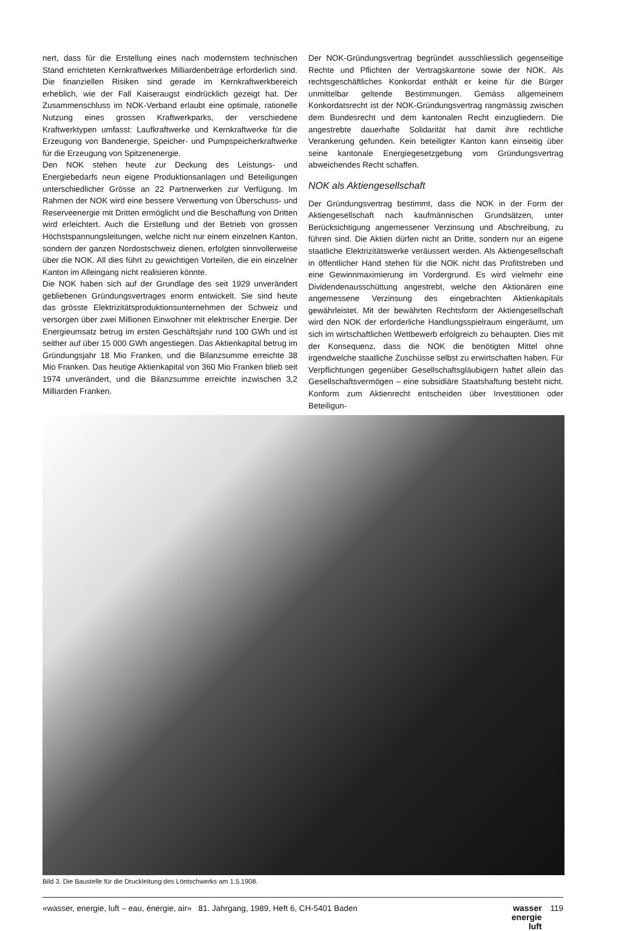nert, dass für die Erstellung eines nach modernstem technischen Stand errichteten Kernkraftwerkes Milliardenbeträge erforderlich sind. Die finanziellen Risiken sind gerade im Kernkraftwerkbereich erheblich, wie der Fall Kaiseraugst eindrücklich gezeigt hat. Der Zusammenschluss im NOK-Verband erlaubt eine optimale, rationelle Nutzung eines grossen Kraftwerkparks, der verschiedene Kraftwerktypen umfasst: Laufkraftwerke und Kernkraftwerke für die Erzeugung von Bandenergie, Speicher- und Pumpspeicherkraftwerke für die Erzeugung von Spitzenenergie.
Den NOK stehen heute zur Deckung des Leistungs- und Energiebedarfs neun eigene Produktionsanlagen und Beteiligungen unterschiedlicher Grösse an 22 Partnerwerken zur Verfügung. Im Rahmen der NOK wird eine bessere Verwertung von Überschuss- und Reserveenergie mit Dritten ermöglicht und die Beschaffung von Dritten wird erleichtert. Auch die Erstellung und der Betrieb von grossen Höchstspannungsleitungen, welche nicht nur einem einzelnen Kanton, sondern der ganzen Nordostschweiz dienen, erfolgten sinnvollerweise über die NOK. All dies führt zu gewichtigen Vorteilen, die ein einzelner Kanton im Alleingang nicht realisieren könnte.
Die NOK haben sich auf der Grundlage des seit 1929 unverändert gebliebenen Gründungsvertrages enorm entwickelt. Sie sind heute das grösste Elektrizitätsproduktionsunternehmen der Schweiz und versorgen über zwei Millionen Einwohner mit elektrischer Energie. Der Energieumsatz betrug im ersten Geschäftsjahr rund 100 GWh und ist seither auf über 15 000 GWh angestiegen. Das Aktienkapital betrug im Gründungsjahr 18 Mio Franken, und die Bilanzsumme erreichte 38 Mio Franken. Das heutige Aktienkapital von 360 Mio Franken blieb seit 1974 unverändert, und die Bilanzsumme erreichte inzwischen 3,2 Milliarden Franken.
Der NOK-Gründungsvertrag begründet ausschliesslich gegenseitige Rechte und Pflichten der Vertragskantone sowie der NOK. Als rechtsgeschäftliches Konkordat enthält er keine für die Bürger unmittelbar geltende Bestimmungen. Gemäss allgemeinem Konkordatsrecht ist der NOK-Gründungsvertrag rangmässig zwischen dem Bundesrecht und dem kantonalen Recht einzugliedern. Die angestrebte dauerhafte Solidarität hat damit ihre rechtliche Verankerung gefunden. Kein beteiligter Kanton kann einseitig über seine kantonale Energiegesetzgebung vom Gründungsvertrag abweichendes Recht schaffen.
NOK als Aktiengesellschaft
Der Gründungsvertrag bestimmt, dass die NOK in der Form der Aktiengesellschaft nach kaufmännischen Grundsätzen, unter Berücksichtigung angemessener Verzinsung und Abschreibung, zu führen sind. Die Aktien dürfen nicht an Dritte, sondern nur an eigene staatliche Elektrizitätswerke veräussert werden. Als Aktiengesellschaft in öffentlicher Hand stehen für die NOK nicht das Profitstreben und eine Gewinnmaximierung im Vordergrund. Es wird vielmehr eine Dividendenausschüttung angestrebt, welche den Aktionären eine angemessene Verzinsung des eingebrachten Aktienkapitals gewährleistet. Mit der bewährten Rechtsform der Aktiengesellschaft wird den NOK der erforderliche Handlungsspielraum eingeräumt, um sich im wirtschaftlichen Wettbewerb erfolgreich zu behaupten. Dies mit der Konsequenz, dass die NOK die benötigten Mittel ohne irgendwelche staatliche Zuschüsse selbst zu erwirtschaften haben. Für Verpflichtungen gegenüber Gesellschaftsgläubigern haftet allein das Gesellschaftsvermögen – eine subsidiäre Staatshaftung besteht nicht. Konform zum Aktienrecht entscheiden über Investitionen oder Beteiligun-
Bild 3. Die Baustelle für die Druckleitung des Löntschwerks am 1.5.1908.
«wasser, energie, luft – eau, énergie, air» 81. Jahrgang, 1989, Heft 6, CH-5401 Baden
wasser
energie
luft
119